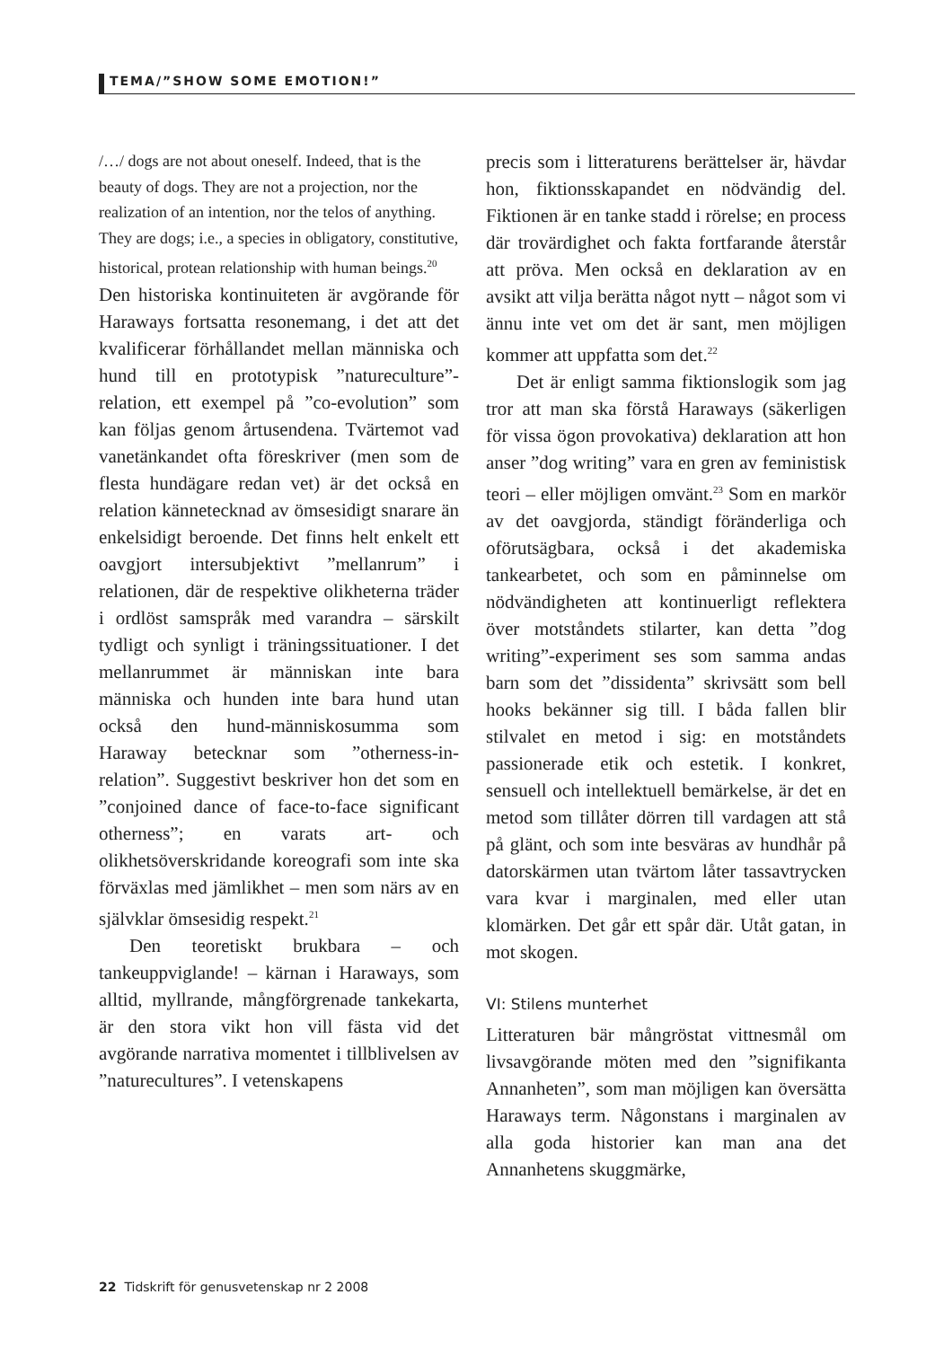TEMA/”SHOW SOME EMOTION!”
/…/ dogs are not about oneself. Indeed, that is the beauty of dogs. They are not a projection, nor the realization of an intention, nor the telos of anything. They are dogs; i.e., a species in obligatory, constitutive, historical, protean relationship with human beings.<sup>20</sup>
Den historiska kontinuiteten är avgörande för Haraways fortsatta resonemang, i det att det kvalificerar förhållandet mellan människa och hund till en prototypisk ”natureculture”-relation, ett exempel på ”co-evolution” som kan följas genom årtusendena. Tvärtemot vad vanetänkandet ofta föreskriver (men som de flesta hundägare redan vet) är det också en relation kännetecknad av ömsesidigt snarare än enkelsidigt beroende. Det finns helt enkelt ett oavgjort intersubjektivt ”mellanrum” i relationen, där de respektive olikheterna träder i ordlöst samspråk med varandra – särskilt tydligt och synligt i träningssituationer. I det mellanrummet är människan inte bara människa och hunden inte bara hund utan också den hund-människosumma som Haraway betecknar som ”otherness-in-relation”. Suggestivt beskriver hon det som en ”conjoined dance of face-to-face significant otherness”; en varats art- och olikhetsöverskridande koreografi som inte ska förväxlas med jämlikhet – men som närs av en självklar ömsesidig respekt.<sup>21</sup>
Den teoretiskt brukbara – och tankeuppviglande! – kärnan i Haraways, som alltid, myllrande, mångförgrenade tankekarta, är den stora vikt hon vill fästa vid det avgörande narrativa momentet i tillblivelsen av ”naturecultures”. I vetenskapens
precis som i litteraturens berättelser är, hävdar hon, fiktionsskapandet en nödvändig del. Fiktionen är en tanke stadd i rörelse; en process där trovärdighet och fakta fortfarande återstår att pröva. Men också en deklaration av en avsikt att vilja berätta något nytt – något som vi ännu inte vet om det är sant, men möjligen kommer att uppfatta som det.<sup>22</sup>
Det är enligt samma fiktionslogik som jag tror att man ska förstå Haraways (säkerligen för vissa ögon provokativa) deklaration att hon anser ”dog writing” vara en gren av feministisk teori – eller möjligen omvänt.<sup>23</sup> Som en markör av det oavgjorda, ständigt föränderliga och oförutsägbara, också i det akademiska tankearbetet, och som en påminnelse om nödvändigheten att kontinuerligt reflektera över motståndets stilarter, kan detta ”dog writing”-experiment ses som samma andas barn som det ”dissidenta” skrivsätt som bell hooks bekänner sig till. I båda fallen blir stilvalet en metod i sig: en motståndets passionerade etik och estetik. I konkret, sensuell och intellektuell bemärkelse, är det en metod som tillåter dörren till vardagen att stå på glänt, och som inte besväras av hundhår på datorskärmen utan tvärtom låter tassavtrycken vara kvar i marginalen, med eller utan klomärken. Det går ett spår där. Utåt gatan, in mot skogen.
VI: Stilens munterhet
Litteraturen bär mångröstat vittnesmål om livsavgörande möten med den ”signifikanta Annanheten”, som man möjligen kan översätta Haraways term. Någonstans i marginalen av alla goda historier kan man ana det Annanhetens skuggmärke,
22 Tidskrift för genusvetenskap nr 2 2008